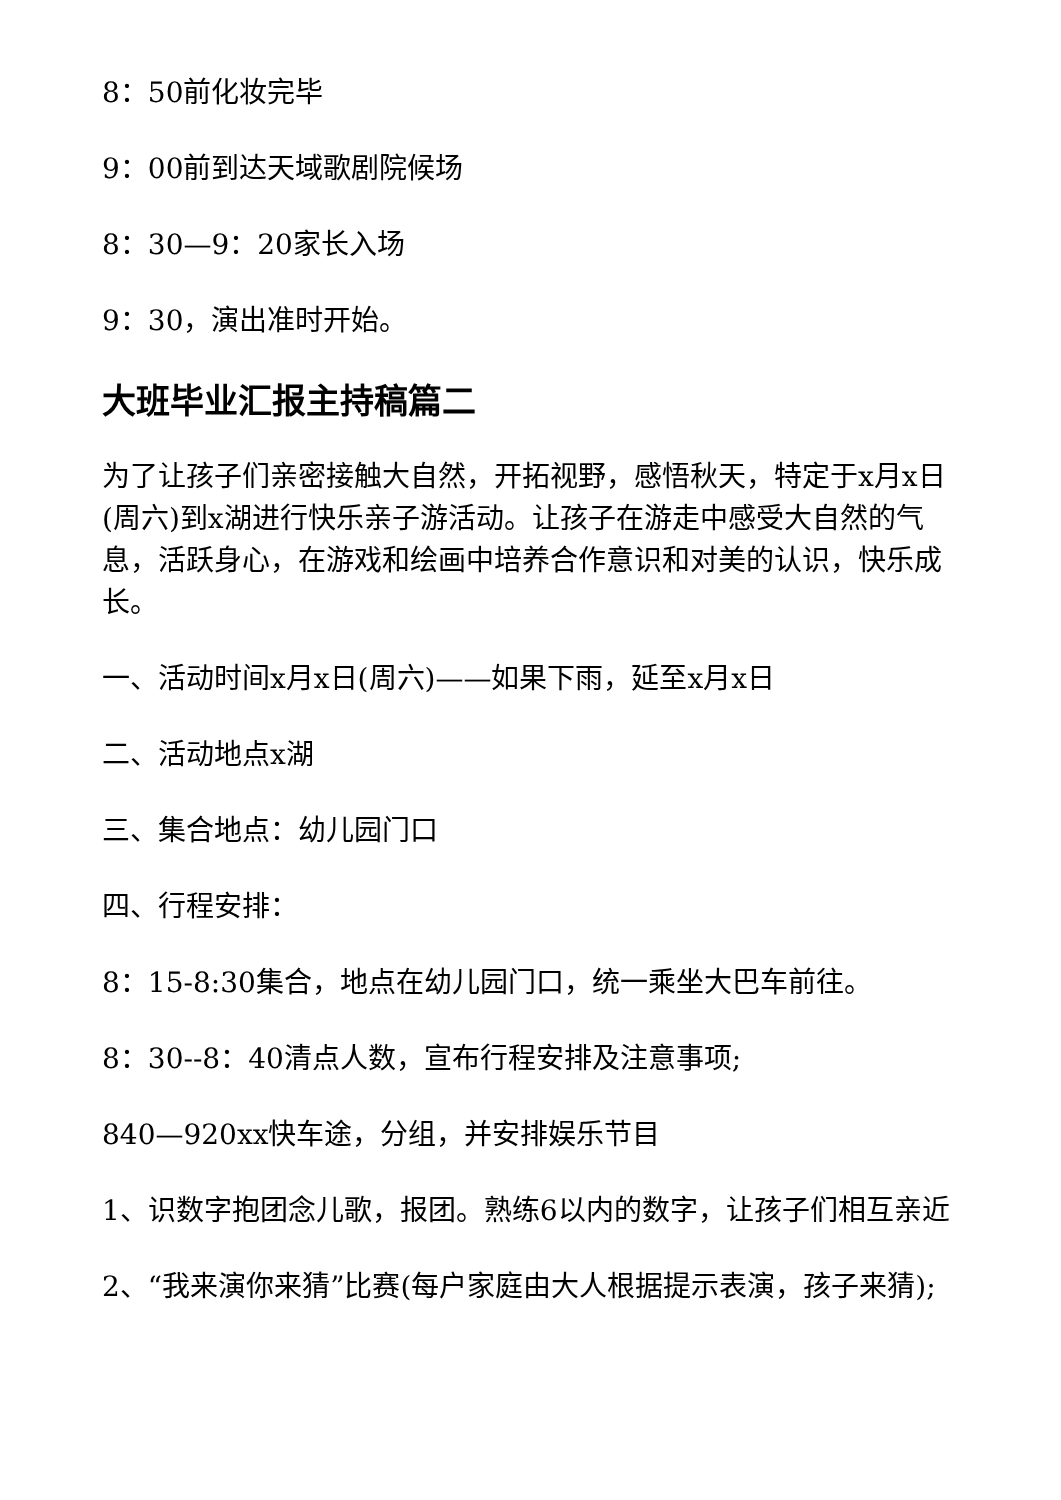8：50前化妆完毕
9：00前到达天域歌剧院候场
8：30—9：20家长入场
9：30，演出准时开始。
大班毕业汇报主持稿篇二
为了让孩子们亲密接触大自然，开拓视野，感悟秋天，特定于x月x日(周六)到x湖进行快乐亲子游活动。让孩子在游走中感受大自然的气息，活跃身心，在游戏和绘画中培养合作意识和对美的认识，快乐成长。
一、活动时间x月x日(周六)——如果下雨，延至x月x日
二、活动地点x湖
三、集合地点：幼儿园门口
四、行程安排：
8：15-8:30集合，地点在幼儿园门口，统一乘坐大巴车前往。
8：30--8：40清点人数，宣布行程安排及注意事项;
840—920xx快车途，分组，并安排娱乐节目
1、识数字抱团念儿歌，报团。熟练6以内的数字，让孩子们相互亲近
2、“我来演你来猜”比赛(每户家庭由大人根据提示表演，孩子来猜);